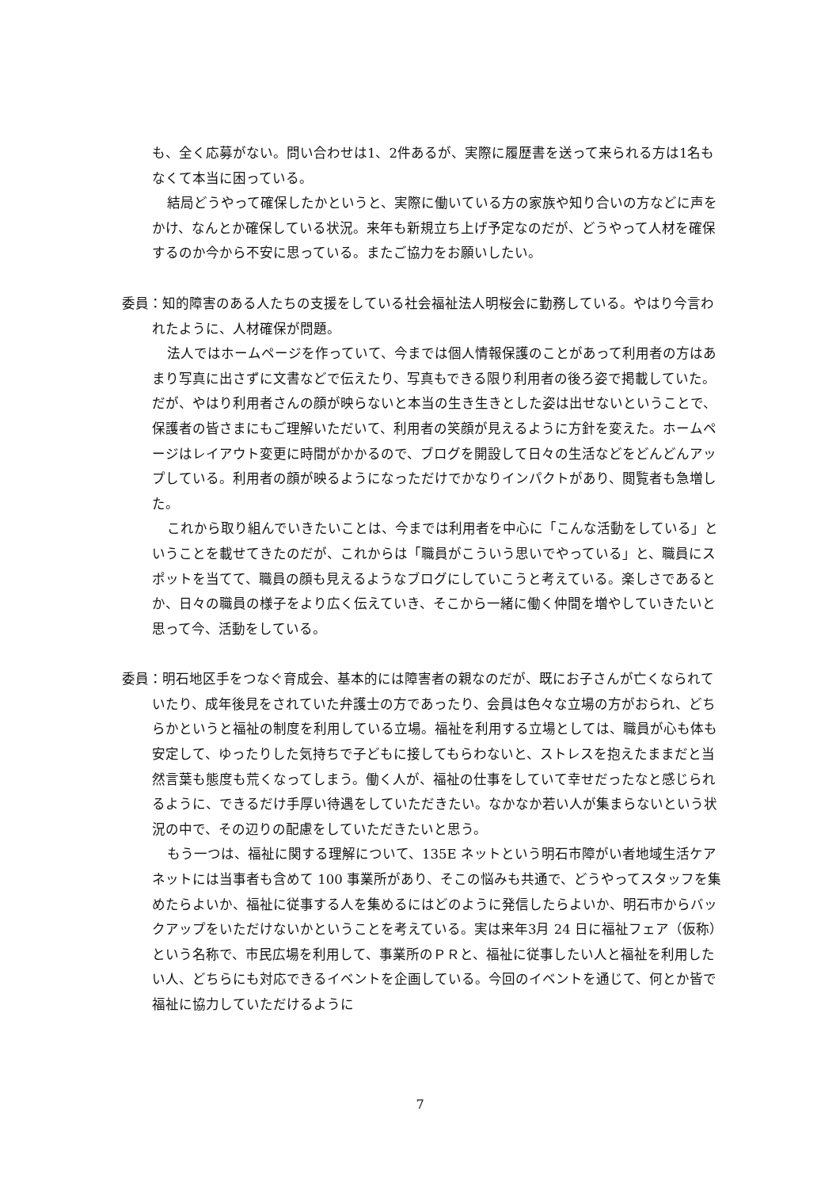も、全く応募がない。問い合わせは1、2件あるが、実際に履歴書を送って来られる方は1名もなくて本当に困っている。
結局どうやって確保したかというと、実際に働いている方の家族や知り合いの方などに声をかけ、なんとか確保している状況。来年も新規立ち上げ予定なのだが、どうやって人材を確保するのか今から不安に思っている。またご協力をお願いしたい。
委員：知的障害のある人たちの支援をしている社会福祉法人明桜会に勤務している。やはり今言われたように、人材確保が問題。
法人ではホームページを作っていて、今までは個人情報保護のことがあって利用者の方はあまり写真に出さずに文書などで伝えたり、写真もできる限り利用者の後ろ姿で掲載していた。だが、やはり利用者さんの顔が映らないと本当の生き生きとした姿は出せないということで、保護者の皆さまにもご理解いただいて、利用者の笑顔が見えるように方針を変えた。ホームページはレイアウト変更に時間がかかるので、ブログを開設して日々の生活などをどんどんアップしている。利用者の顔が映るようになっただけでかなりインパクトがあり、閲覧者も急増した。
これから取り組んでいきたいことは、今までは利用者を中心に「こんな活動をしている」ということを載せてきたのだが、これからは「職員がこういう思いでやっている」と、職員にスポットを当てて、職員の顔も見えるようなブログにしていこうと考えている。楽しさであるとか、日々の職員の様子をより広く伝えていき、そこから一緒に働く仲間を増やしていきたいと思って今、活動をしている。
委員：明石地区手をつなぐ育成会、基本的には障害者の親なのだが、既にお子さんが亡くなられていたり、成年後見をされていた弁護士の方であったり、会員は色々な立場の方がおられ、どちらかというと福祉の制度を利用している立場。福祉を利用する立場としては、職員が心も体も安定して、ゆったりした気持ちで子どもに接してもらわないと、ストレスを抱えたままだと当然言葉も態度も荒くなってしまう。働く人が、福祉の仕事をしていて幸せだったなと感じられるように、できるだけ手厚い待遇をしていただきたい。なかなか若い人が集まらないという状況の中で、その辺りの配慮をしていただきたいと思う。
もう一つは、福祉に関する理解について、135E ネットという明石市障がい者地域生活ケアネットには当事者も含めて 100 事業所があり、そこの悩みも共通で、どうやってスタッフを集めたらよいか、福祉に従事する人を集めるにはどのように発信したらよいか、明石市からバックアップをいただけないかということを考えている。実は来年3月 24 日に福祉フェア（仮称）という名称で、市民広場を利用して、事業所のＰＲと、福祉に従事したい人と福祉を利用したい人、どちらにも対応できるイベントを企画している。今回のイベントを通じて、何とか皆で福祉に協力していただけるように
7